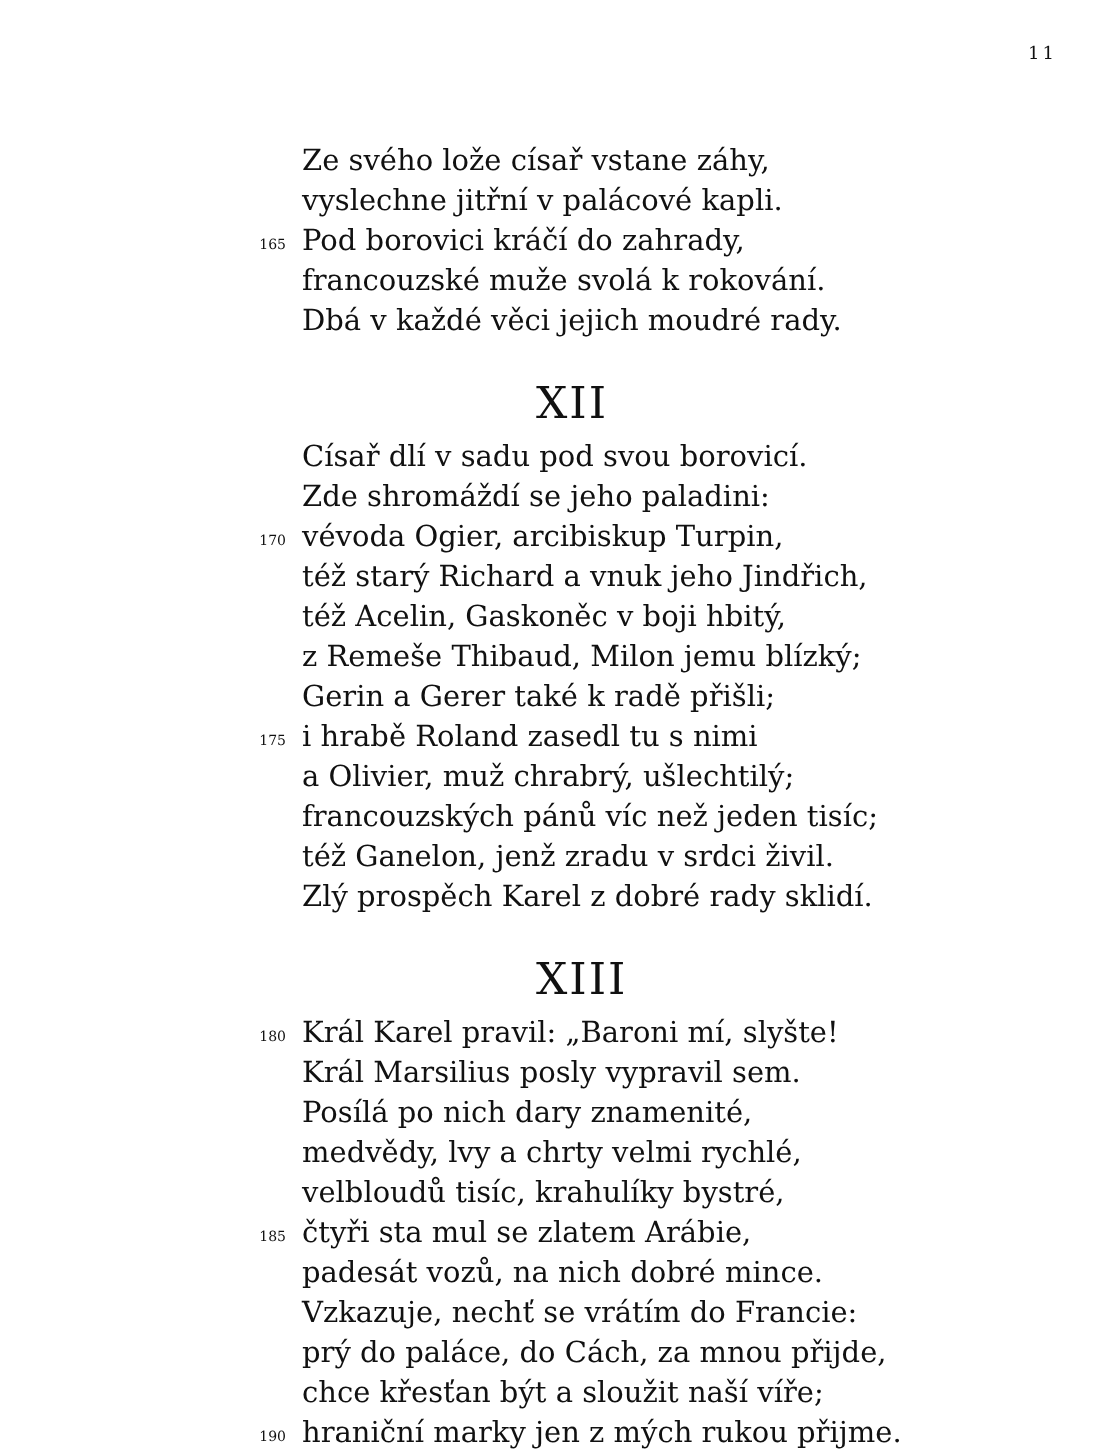11
0 Ze svého lože císař vstane záhy,
0 vyslechne jitřní v palácové kapli.
165 Pod borovici kráčí do zahrady,
0 francouzské muže svolá k rokování.
0 Dbá v každé věci jejich moudré rady.
XII
0 Císař dlí v sadu pod svou borovicí.
0 Zde shromáždí se jeho paladini:
170 vévoda Ogier, arcibiskup Turpin,
0 též starý Richard a vnuk jeho Jindřich,
0 též Acelin, Gaskoněc v boji hbitý,
0 z Remeše Thibaud, Milon jemu blízký;
0 Gerin a Gerer také k radě přišli;
175 i hrabě Roland zasedl tu s nimi
0 a Olivier, muž chrabrý, ušlechtilý;
0 francouzských pánů víc než jeden tisíc;
0 též Ganelon, jenž zradu v srdci živil.
0 Zlý prospěch Karel z dobré rady sklidí.
XIII
180 Král Karel pravil: „Baroni mí, slyšte!
0 Král Marsilius posly vypravil sem.
0 Posílá po nich dary znamenité,
0 medvědy, lvy a chrty velmi rychlé,
0 velbloudů tisíc, krahulíky bystré,
185 čtyři sta mul se zlatem Arábie,
0 padesát vozů, na nich dobré mince.
0 Vzkazuje, nechť se vrátím do Francie:
0 prý do paláce, do Cách, za mnou přijde,
0 chce křesťan být a sloužit naší víře;
190 hraniční marky jen z mých rukou přijme.